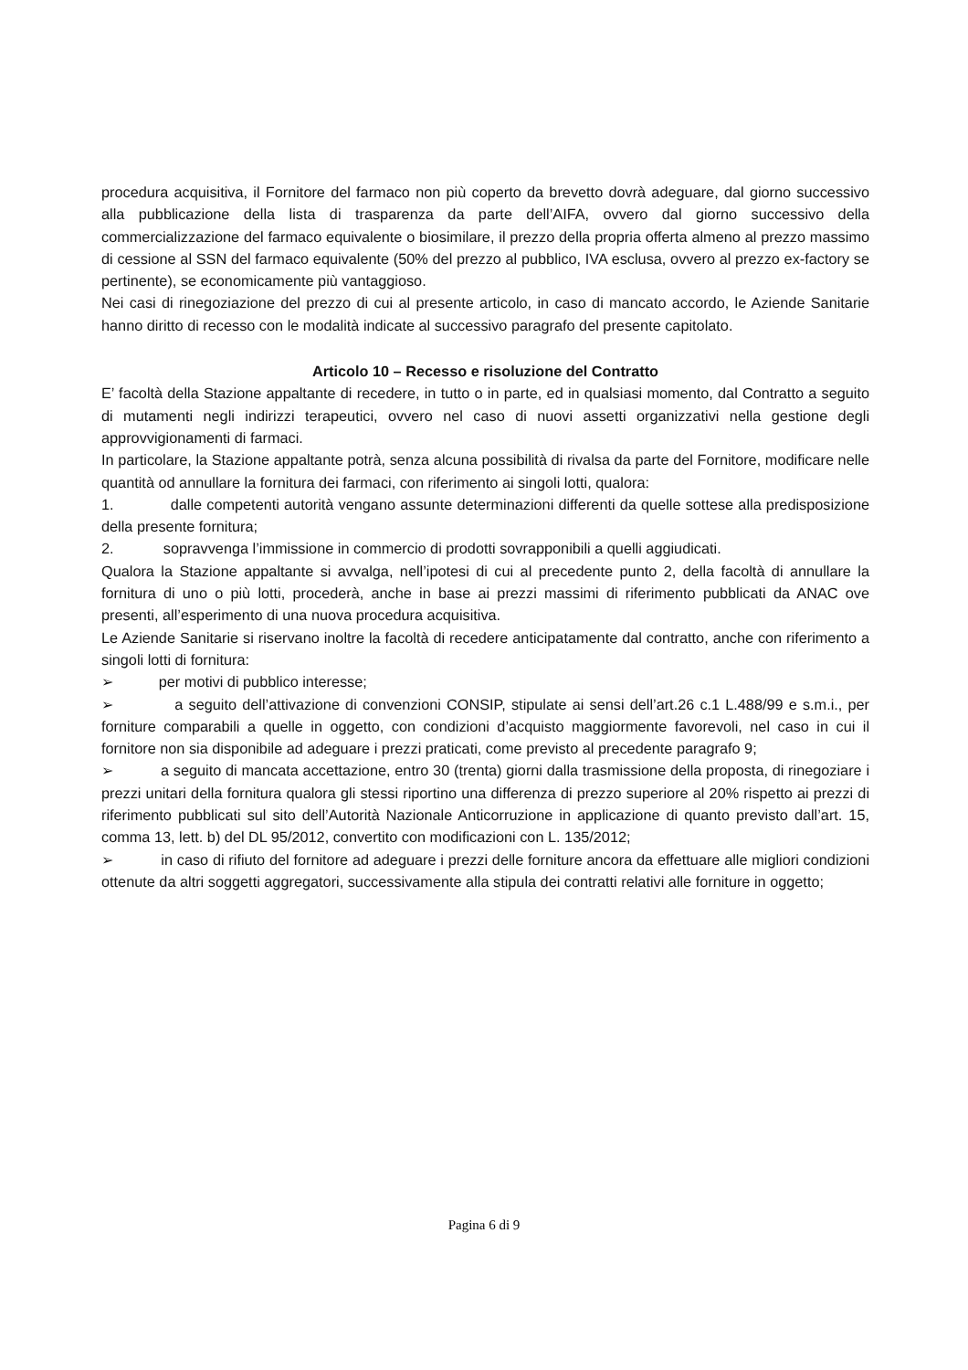procedura acquisitiva, il Fornitore del farmaco non più coperto da brevetto dovrà adeguare, dal giorno successivo alla pubblicazione della lista di trasparenza da parte dell’AIFA, ovvero dal giorno successivo della commercializzazione del farmaco equivalente o biosimilare, il prezzo della propria offerta almeno al prezzo massimo di cessione al SSN del farmaco equivalente (50% del prezzo al pubblico, IVA esclusa, ovvero al prezzo ex-factory se pertinente), se economicamente più vantaggioso.
Nei casi di rinegoziazione del prezzo di cui al presente articolo, in caso di mancato accordo, le Aziende Sanitarie hanno diritto di recesso con le modalità indicate al successivo paragrafo del presente capitolato.
Articolo 10 – Recesso e risoluzione del Contratto
E’ facoltà della Stazione appaltante di recedere, in tutto o in parte, ed in qualsiasi momento, dal Contratto a seguito di mutamenti negli indirizzi terapeutici, ovvero nel caso di nuovi assetti organizzativi nella gestione degli approvvigionamenti di farmaci.
In particolare, la Stazione appaltante potrà, senza alcuna possibilità di rivalsa da parte del Fornitore, modificare nelle quantità od annullare la fornitura dei farmaci, con riferimento ai singoli lotti, qualora:
1. dalle competenti autorità vengano assunte determinazioni differenti da quelle sottese alla predisposizione della presente fornitura;
2. sopravvenga l’immissione in commercio di prodotti sovrapponibili a quelli aggiudicati.
Qualora la Stazione appaltante si avvalga, nell’ipotesi di cui al precedente punto 2, della facoltà di annullare la fornitura di uno o più lotti, procederà, anche in base ai prezzi massimi di riferimento pubblicati da ANAC ove presenti, all’esperimento di una nuova procedura acquisitiva.
Le Aziende Sanitarie si riservano inoltre la facoltà di recedere anticipatamente dal contratto, anche con riferimento a singoli lotti di fornitura:
➢ per motivi di pubblico interesse;
➢ a seguito dell’attivazione di convenzioni CONSIP, stipulate ai sensi dell’art.26 c.1 L.488/99 e s.m.i., per forniture comparabili a quelle in oggetto, con condizioni d’acquisto maggiormente favorevoli, nel caso in cui il fornitore non sia disponibile ad adeguare i prezzi praticati, come previsto al precedente paragrafo 9;
➢ a seguito di mancata accettazione, entro 30 (trenta) giorni dalla trasmissione della proposta, di rinegoziare i prezzi unitari della fornitura qualora gli stessi riportino una differenza di prezzo superiore al 20% rispetto ai prezzi di riferimento pubblicati sul sito dell’Autorità Nazionale Anticorruzione in applicazione di quanto previsto dall’art. 15, comma 13, lett. b) del DL 95/2012, convertito con modificazioni con L. 135/2012;
➢ in caso di rifiuto del fornitore ad adeguare i prezzi delle forniture ancora da effettuare alle migliori condizioni ottenute da altri soggetti aggregatori, successivamente alla stipula dei contratti relativi alle forniture in oggetto;
Pagina 6 di 9